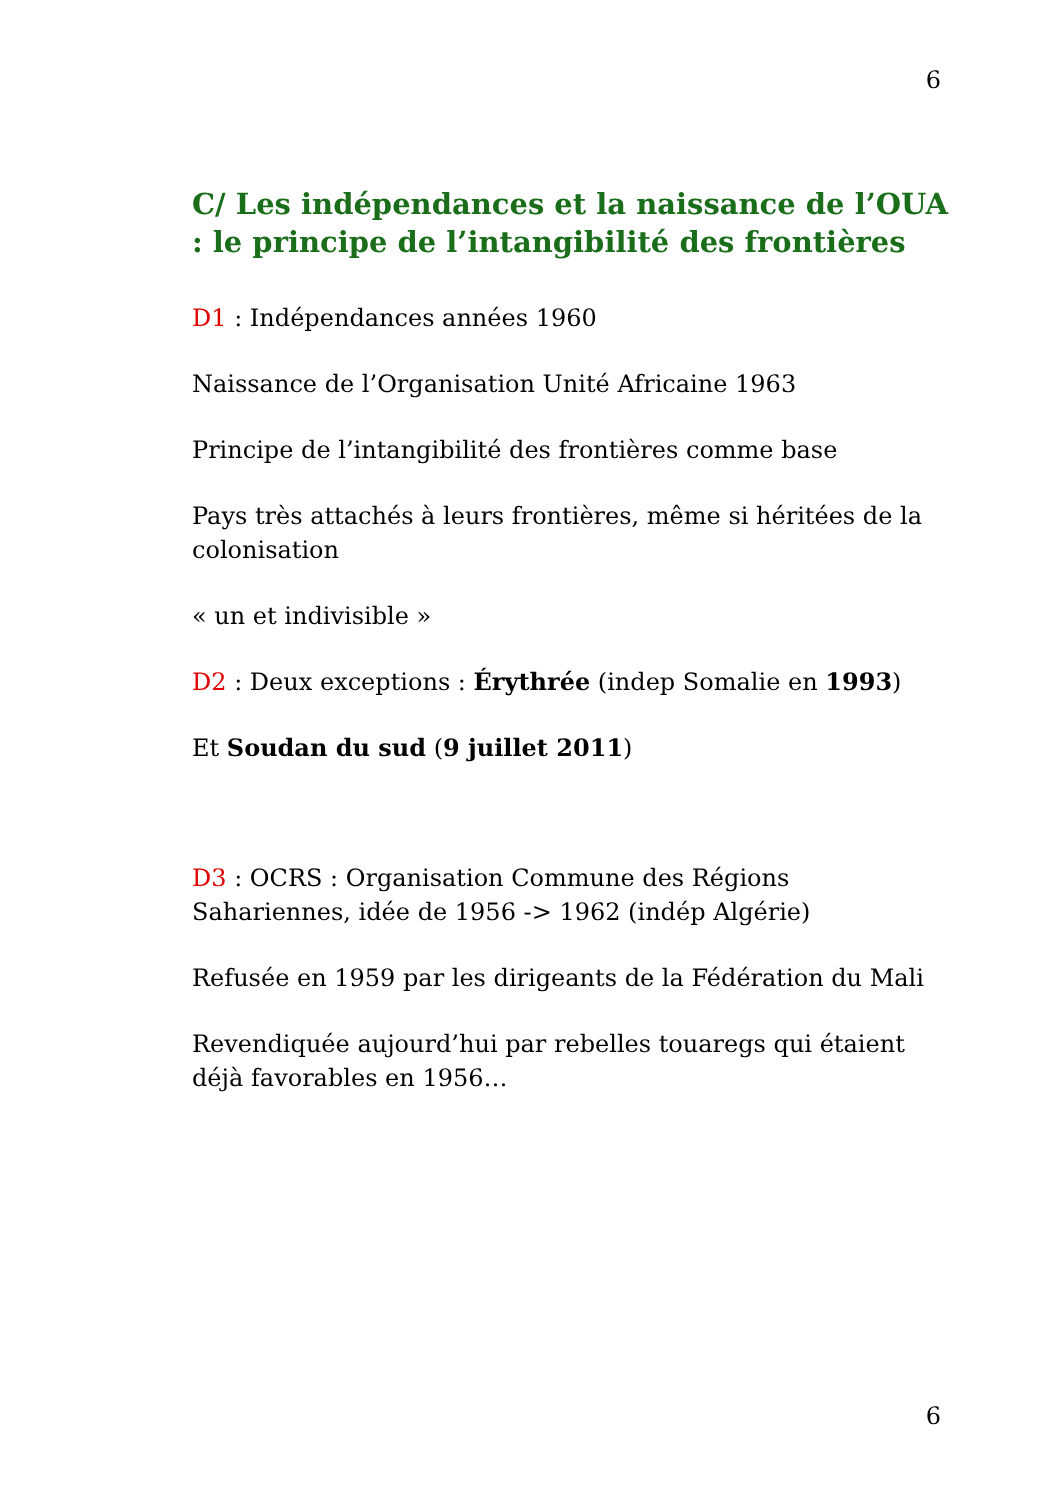6
C/ Les indépendances et la naissance de l’OUA : le principe de l’intangibilité des frontières
D1 : Indépendances années 1960
Naissance de l’Organisation Unité Africaine 1963
Principe de l’intangibilité des frontières comme base
Pays très attachés à leurs frontières, même si héritées de la colonisation
« un et indivisible »
D2 : Deux exceptions : Érythrée (indep Somalie en 1993)
Et Soudan du sud (9 juillet 2011)
D3 : OCRS : Organisation Commune des Régions Sahariennes, idée de 1956 -> 1962 (indép Algérie)
Refusée en 1959 par les dirigeants de la Fédération du Mali
Revendiquée aujourd’hui par rebelles touaregs qui étaient déjà favorables en 1956…
6